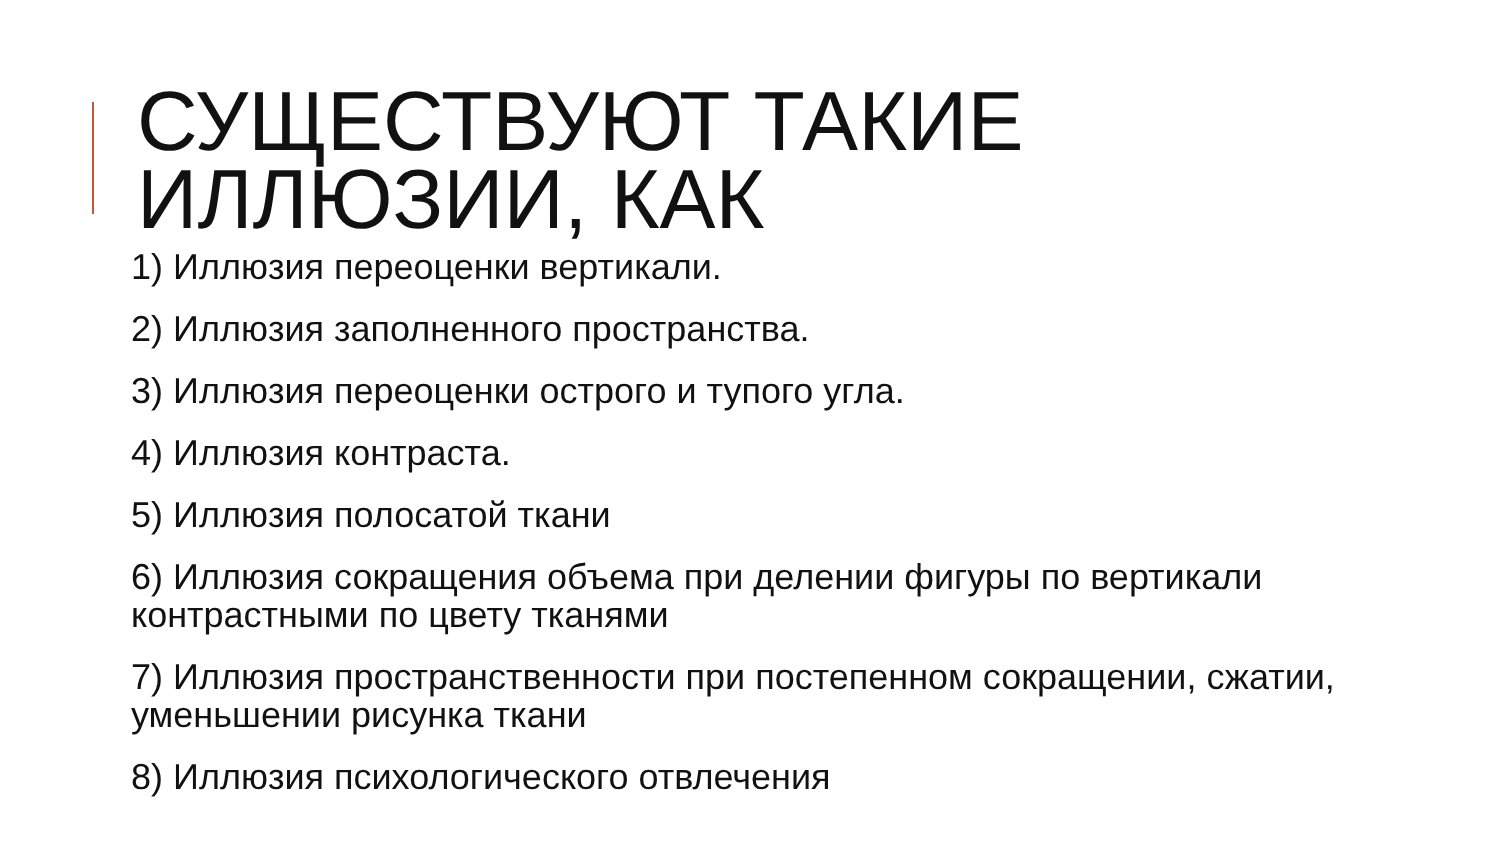СУЩЕСТВУЮТ ТАКИЕ ИЛЛЮЗИИ, КАК
1) Иллюзия переоценки вертикали.
2) Иллюзия заполненного пространства.
3) Иллюзия переоценки острого и тупого угла.
4) Иллюзия контраста.
5) Иллюзия полосатой ткани
6) Иллюзия сокращения объема при делении фигуры по вертикали контрастными по цвету тканями
7) Иллюзия пространственности при постепенном сокращении, сжатии, уменьшении рисунка ткани
8) Иллюзия психологического отвлечения